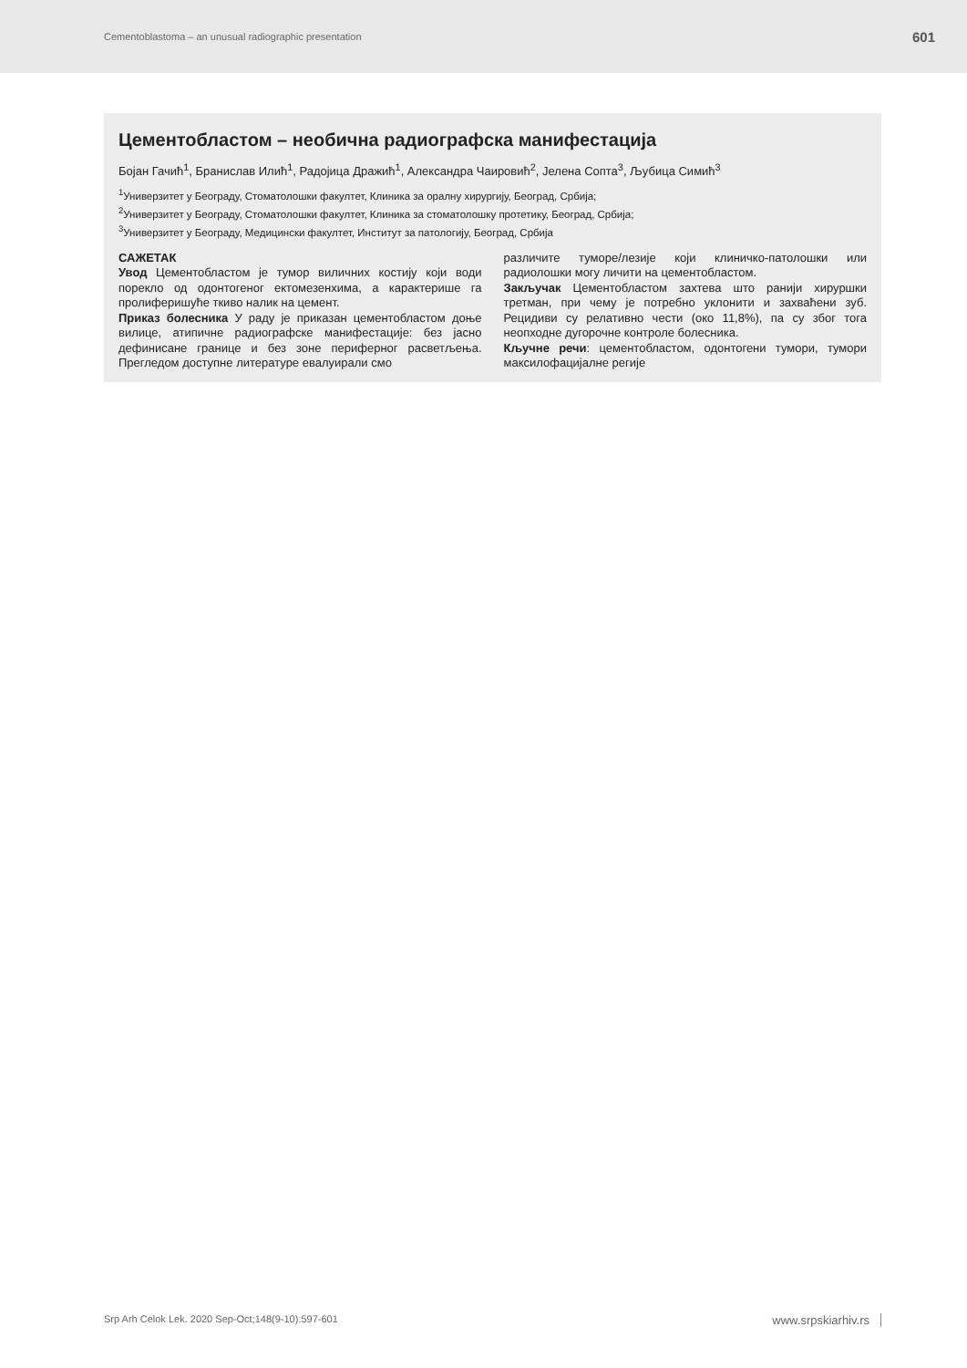Cementoblastoma – an unusual radiographic presentation 601
Цементобластом – необична радиографска манифестација
Бојан Гачић<sup>1</sup>, Бранислав Илић<sup>1</sup>, Радојица Дражић<sup>1</sup>, Александра Чаировић<sup>2</sup>, Јелена Сопта<sup>3</sup>, Љубица Симић<sup>3</sup>
<sup>1</sup> Универзитет у Београду, Стоматолошки факултет, Клиника за оралну хирургију, Београд, Србија;
<sup>2</sup> Универзитет у Београду, Стоматолошки факултет, Клиника за стоматолошку протетику, Београд, Србија;
<sup>3</sup> Универзитет у Београду, Медицински факултет, Институт за патологију, Београд, Србија
САЖЕТАК
Увод Цементобластом је тумор виличних костију који води порекло од одонтогеног ектомезенхима, а карактерише га пролиферишуће ткиво налик на цемент.
Приказ болесника У раду је приказан цементобластом доње вилице, атипичне радиографске манифестације: без јасно дефинисане границе и без зоне периферног расветљења. Прегледом доступне литературе евалуирали смо
различите туморе/лезије који клиничко-патолошки или радиолошки могу личити на цементобластом.
Закључак Цементобластом захтева што ранији хируршки третман, при чему је потребно уклонити и захваћени зуб. Рецидиви су релативно чести (око 11,8%), па су због тога неопходне дугорочне контроле болесника.
Кључне речи: цементобластом, одонтогени тумори, тумори максилофацијалне регије
Srp Arh Celok Lek. 2020 Sep-Oct;148(9-10):597-601 www.srpskiarhiv.rs